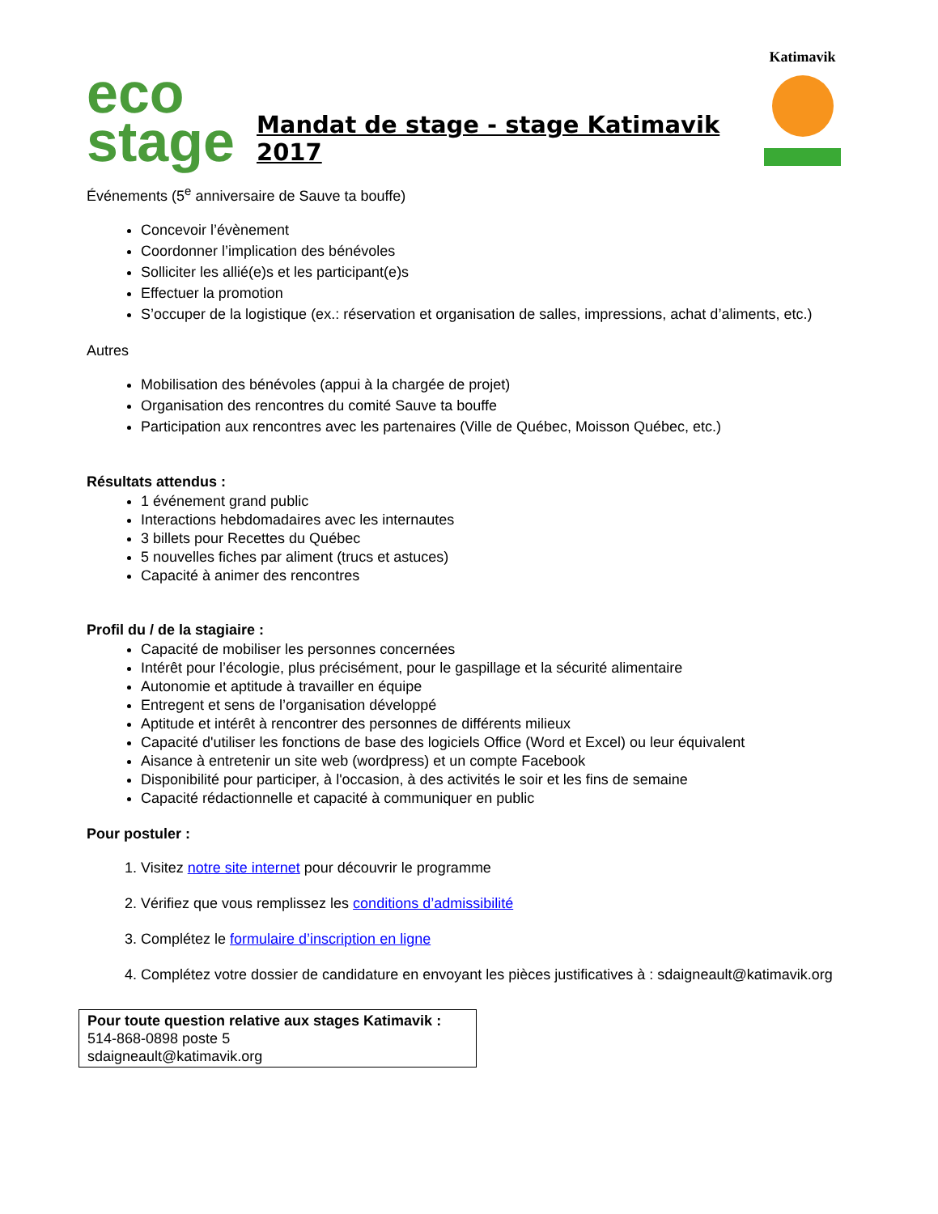eco
stage
Mandat de stage - stage Katimavik 2017
Katimavik
Événements (5<sup>e</sup> anniversaire de Sauve ta bouffe)
Concevoir l’évènement
Coordonner l’implication des bénévoles
Solliciter les allié(e)s et les participant(e)s
Effectuer la promotion
S’occuper de la logistique (ex.: réservation et organisation de salles, impressions, achat d’aliments, etc.)
Autres
Mobilisation des bénévoles (appui à la chargée de projet)
Organisation des rencontres du comité Sauve ta bouffe
Participation aux rencontres avec les partenaires (Ville de Québec, Moisson Québec, etc.)
Résultats attendus :
1 événement grand public
Interactions hebdomadaires avec les internautes
3 billets pour Recettes du Québec
5 nouvelles fiches par aliment (trucs et astuces)
Capacité à animer des rencontres
Profil du / de la stagiaire :
Capacité de mobiliser les personnes concernées
Intérêt pour l’écologie, plus précisément, pour le gaspillage et la sécurité alimentaire
Autonomie et aptitude à travailler en équipe
Entregent et sens de l’organisation développé
Aptitude et intérêt à rencontrer des personnes de différents milieux
Capacité d'utiliser les fonctions de base des logiciels Office (Word et Excel) ou leur équivalent
Aisance à entretenir un site web (wordpress) et un compte Facebook
Disponibilité pour participer, à l'occasion, à des activités le soir et les fins de semaine
Capacité rédactionnelle et capacité à communiquer en public
Pour postuler :
1. Visitez notre site internet pour découvrir le programme
2. Vérifiez que vous remplissez les conditions d’admissibilité
3. Complétez le formulaire d’inscription en ligne
4. Complétez votre dossier de candidature en envoyant les pièces justificatives à : sdaigneault@katimavik.org
Pour toute question relative aux stages Katimavik :
514-868-0898 poste 5
sdaigneault@katimavik.org